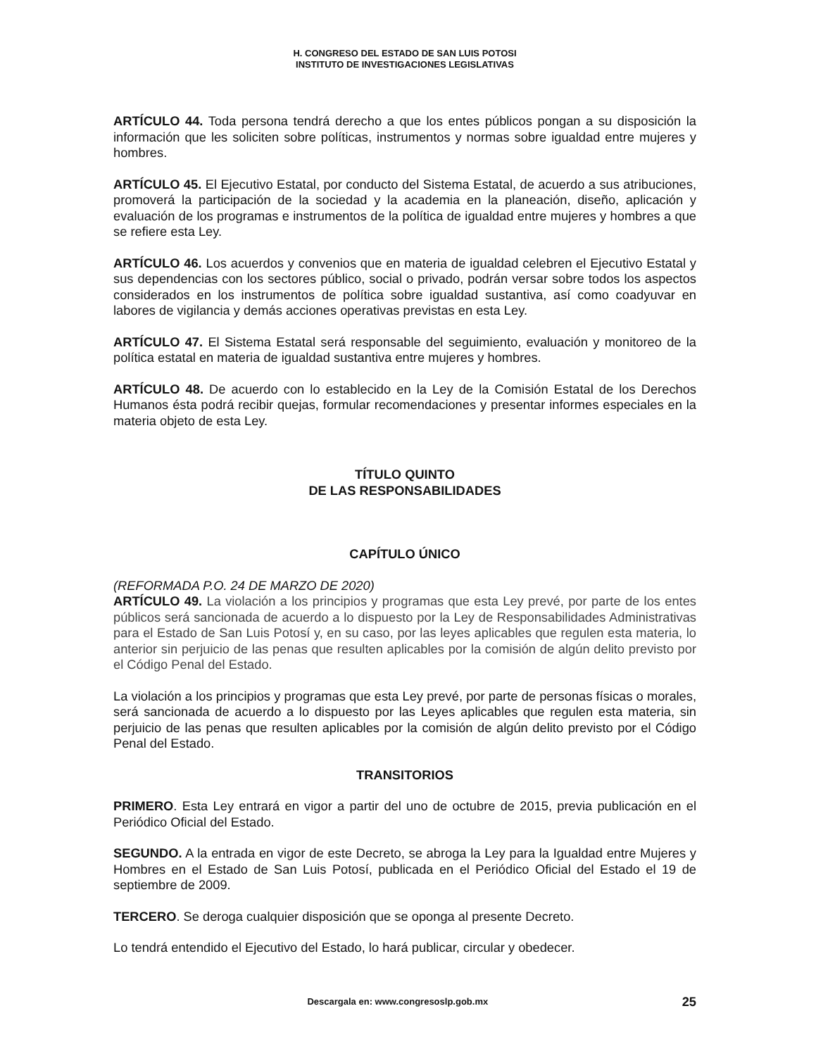H. CONGRESO DEL ESTADO DE SAN LUIS POTOSI
INSTITUTO DE INVESTIGACIONES LEGISLATIVAS
ARTÍCULO 44. Toda persona tendrá derecho a que los entes públicos pongan a su disposición la información que les soliciten sobre políticas, instrumentos y normas sobre igualdad entre mujeres y hombres.
ARTÍCULO 45. El Ejecutivo Estatal, por conducto del Sistema Estatal, de acuerdo a sus atribuciones, promoverá la participación de la sociedad y la academia en la planeación, diseño, aplicación y evaluación de los programas e instrumentos de la política de igualdad entre mujeres y hombres a que se refiere esta Ley.
ARTÍCULO 46. Los acuerdos y convenios que en materia de igualdad celebren el Ejecutivo Estatal y sus dependencias con los sectores público, social o privado, podrán versar sobre todos los aspectos considerados en los instrumentos de política sobre igualdad sustantiva, así como coadyuvar en labores de vigilancia y demás acciones operativas previstas en esta Ley.
ARTÍCULO 47. El Sistema Estatal será responsable del seguimiento, evaluación y monitoreo de la política estatal en materia de igualdad sustantiva entre mujeres y hombres.
ARTÍCULO 48. De acuerdo con lo establecido en la Ley de la Comisión Estatal de los Derechos Humanos ésta podrá recibir quejas, formular recomendaciones y presentar informes especiales en la materia objeto de esta Ley.
TÍTULO QUINTO
DE LAS RESPONSABILIDADES
CAPÍTULO ÚNICO
(REFORMADA P.O. 24 DE MARZO DE 2020)
ARTÍCULO 49. La violación a los principios y programas que esta Ley prevé, por parte de los entes públicos será sancionada de acuerdo a lo dispuesto por la Ley de Responsabilidades Administrativas para el Estado de San Luis Potosí y, en su caso, por las leyes aplicables que regulen esta materia, lo anterior sin perjuicio de las penas que resulten aplicables por la comisión de algún delito previsto por el Código Penal del Estado.
La violación a los principios y programas que esta Ley prevé, por parte de personas físicas o morales, será sancionada de acuerdo a lo dispuesto por las Leyes aplicables que regulen esta materia, sin perjuicio de las penas que resulten aplicables por la comisión de algún delito previsto por el Código Penal del Estado.
TRANSITORIOS
PRIMERO. Esta Ley entrará en vigor a partir del uno de octubre de 2015, previa publicación en el Periódico Oficial del Estado.
SEGUNDO. A la entrada en vigor de este Decreto, se abroga la Ley para la Igualdad entre Mujeres y Hombres en el Estado de San Luis Potosí, publicada en el Periódico Oficial del Estado el 19 de septiembre de 2009.
TERCERO. Se deroga cualquier disposición que se oponga al presente Decreto.
Lo tendrá entendido el Ejecutivo del Estado, lo hará publicar, circular y obedecer.
Descargala en: www.congresoslp.gob.mx 25